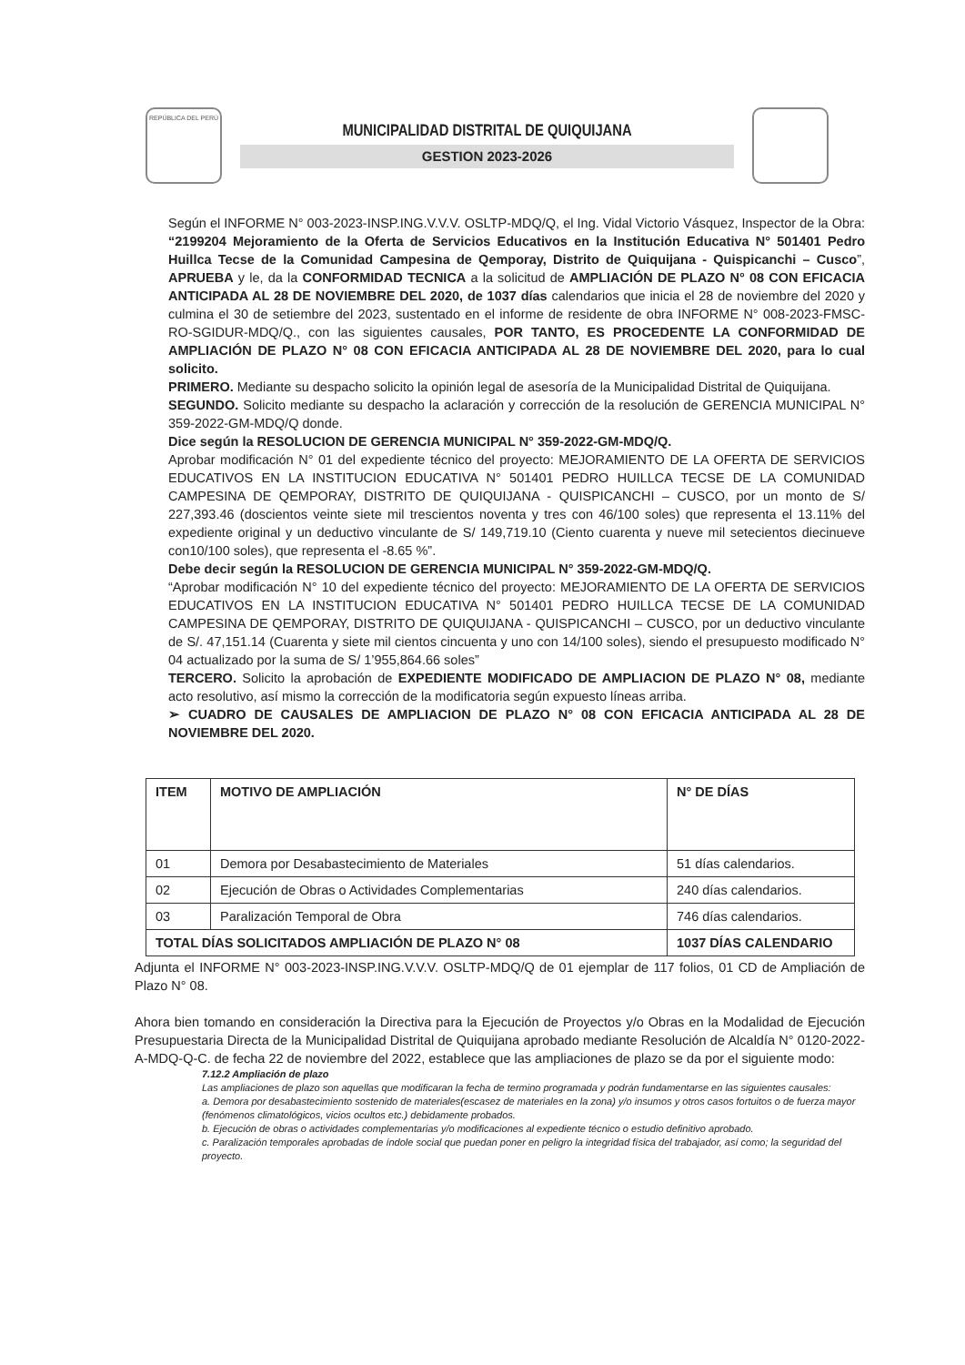REPÚBLICA DEL PERÚ
MUNICIPALIDAD DISTRITAL DE QUIQUIJANA
GESTION 2023-2026
Según el INFORME N° 003-2023-INSP.ING.V.V.V. OSLTP-MDQ/Q, el Ing. Vidal Victorio Vásquez, Inspector de la Obra: “2199204 Mejoramiento de la Oferta de Servicios Educativos en la Institución Educativa N° 501401 Pedro Huillca Tecse de la Comunidad Campesina de Qemporay, Distrito de Quiquijana - Quispicanchi – Cusco”, APRUEBA y le, da la CONFORMIDAD TECNICA a la solicitud de AMPLIACIÓN DE PLAZO N° 08 CON EFICACIA ANTICIPADA AL 28 DE NOVIEMBRE DEL 2020, de 1037 días calendarios que inicia el 28 de noviembre del 2020 y culmina el 30 de setiembre del 2023, sustentado en el informe de residente de obra INFORME N° 008-2023-FMSC-RO-SGIDUR-MDQ/Q., con las siguientes causales, POR TANTO, ES PROCEDENTE LA CONFORMIDAD DE AMPLIACIÓN DE PLAZO N° 08 CON EFICACIA ANTICIPADA AL 28 DE NOVIEMBRE DEL 2020, para lo cual solicito.
PRIMERO. Mediante su despacho solicito la opinión legal de asesoría de la Municipalidad Distrital de Quiquijana.
SEGUNDO. Solicito mediante su despacho la aclaración y corrección de la resolución de GERENCIA MUNICIPAL N° 359-2022-GM-MDQ/Q donde.
Dice según la RESOLUCION DE GERENCIA MUNICIPAL N° 359-2022-GM-MDQ/Q.
Aprobar modificación N° 01 del expediente técnico del proyecto: MEJORAMIENTO DE LA OFERTA DE SERVICIOS EDUCATIVOS EN LA INSTITUCION EDUCATIVA N° 501401 PEDRO HUILLCA TECSE DE LA COMUNIDAD CAMPESINA DE QEMPORAY, DISTRITO DE QUIQUIJANA - QUISPICANCHI – CUSCO, por un monto de S/ 227,393.46 (doscientos veinte siete mil trescientos noventa y tres con 46/100 soles) que representa el 13.11% del expediente original y un deductivo vinculante de S/ 149,719.10 (Ciento cuarenta y nueve mil setecientos diecinueve con10/100 soles), que representa el -8.65 %”.
Debe decir según la RESOLUCION DE GERENCIA MUNICIPAL N° 359-2022-GM-MDQ/Q.
“Aprobar modificación N° 10 del expediente técnico del proyecto: MEJORAMIENTO DE LA OFERTA DE SERVICIOS EDUCATIVOS EN LA INSTITUCION EDUCATIVA N° 501401 PEDRO HUILLCA TECSE DE LA COMUNIDAD CAMPESINA DE QEMPORAY, DISTRITO DE QUIQUIJANA - QUISPICANCHI – CUSCO, por un deductivo vinculante de S/. 47,151.14 (Cuarenta y siete mil cientos cincuenta y uno con 14/100 soles), siendo el presupuesto modificado N° 04 actualizado por la suma de S/ 1’955,864.66 soles”
TERCERO. Solicito la aprobación de EXPEDIENTE MODIFICADO DE AMPLIACION DE PLAZO N° 08, mediante acto resolutivo, así mismo la corrección de la modificatoria según expuesto líneas arriba.
➢ CUADRO DE CAUSALES DE AMPLIACION DE PLAZO N° 08 CON EFICACIA ANTICIPADA AL 28 DE NOVIEMBRE DEL 2020.
| ITEM | MOTIVO DE AMPLIACIÓN | N° DE DÍAS |
| --- | --- | --- |
| 01 | Demora por Desabastecimiento de Materiales | 51 días calendarios. |
| 02 | Ejecución de Obras o Actividades Complementarias | 240 días calendarios. |
| 03 | Paralización Temporal de Obra | 746 días calendarios. |
| TOTAL DÍAS SOLICITADOS AMPLIACIÓN DE PLAZO N° 08 | | 1037 DÍAS CALENDARIO |
Adjunta el INFORME N° 003-2023-INSP.ING.V.V.V. OSLTP-MDQ/Q de 01 ejemplar de 117 folios, 01 CD de Ampliación de Plazo N° 08.
Ahora bien tomando en consideración la Directiva para la Ejecución de Proyectos y/o Obras en la Modalidad de Ejecución Presupuestaria Directa de la Municipalidad Distrital de Quiquijana aprobado mediante Resolución de Alcaldía N° 0120-2022-A-MDQ-Q-C. de fecha 22 de noviembre del 2022, establece que las ampliaciones de plazo se da por el siguiente modo:
7.12.2 Ampliación de plazo
Las ampliaciones de plazo son aquellas que modificaran la fecha de termino programada y podrán fundamentarse en las siguientes causales:
a. Demora por desabastecimiento sostenido de materiales(escasez de materiales en la zona) y/o insumos y otros casos fortuitos o de fuerza mayor (fenómenos climatológicos, vicios ocultos etc.) debidamente probados.
b. Ejecución de obras o actividades complementarias y/o modificaciones al expediente técnico o estudio definitivo aprobado.
c. Paralización temporales aprobadas de índole social que puedan poner en peligro la integridad física del trabajador, así como; la seguridad del proyecto.